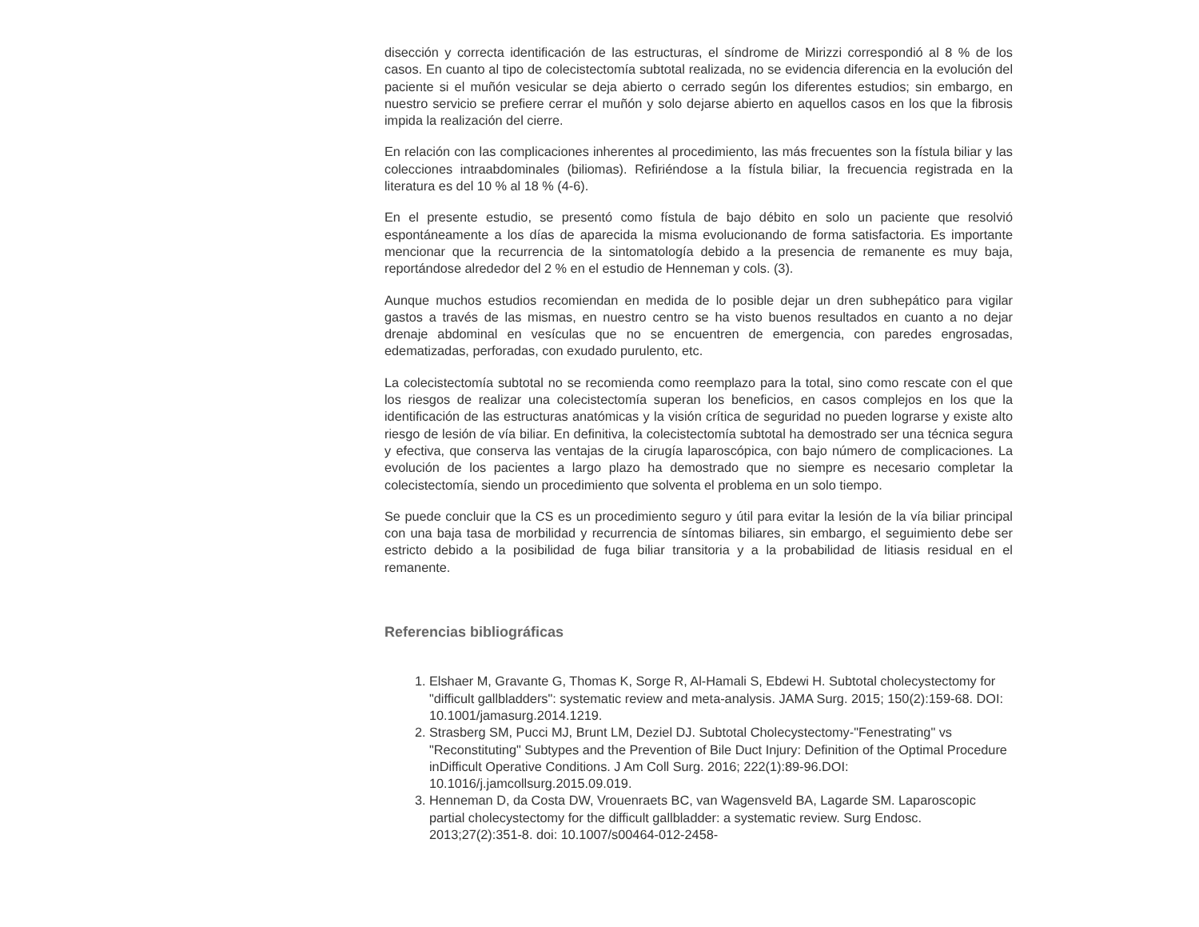disección y correcta identificación de las estructuras, el síndrome de Mirizzi correspondió al 8 % de los casos. En cuanto al tipo de colecistectomía subtotal realizada, no se evidencia diferencia en la evolución del paciente si el muñón vesicular se deja abierto o cerrado según los diferentes estudios; sin embargo, en nuestro servicio se prefiere cerrar el muñón y solo dejarse abierto en aquellos casos en los que la fibrosis impida la realización del cierre.
En relación con las complicaciones inherentes al procedimiento, las más frecuentes son la fístula biliar y las colecciones intraabdominales (biliomas). Refiriéndose a la fístula biliar, la frecuencia registrada en la literatura es del 10 % al 18 % (4-6).
En el presente estudio, se presentó como fístula de bajo débito en solo un paciente que resolvió espontáneamente a los días de aparecida la misma evolucionando de forma satisfactoria. Es importante mencionar que la recurrencia de la sintomatología debido a la presencia de remanente es muy baja, reportándose alrededor del 2 % en el estudio de Henneman y cols. (3).
Aunque muchos estudios recomiendan en medida de lo posible dejar un dren subhepático para vigilar gastos a través de las mismas, en nuestro centro se ha visto buenos resultados en cuanto a no dejar drenaje abdominal en vesículas que no se encuentren de emergencia, con paredes engrosadas, edematizadas, perforadas, con exudado purulento, etc.
La colecistectomía subtotal no se recomienda como reemplazo para la total, sino como rescate con el que los riesgos de realizar una colecistectomía superan los beneficios, en casos complejos en los que la identificación de las estructuras anatómicas y la visión crítica de seguridad no pueden lograrse y existe alto riesgo de lesión de vía biliar. En definitiva, la colecistectomía subtotal ha demostrado ser una técnica segura y efectiva, que conserva las ventajas de la cirugía laparoscópica, con bajo número de complicaciones. La evolución de los pacientes a largo plazo ha demostrado que no siempre es necesario completar la colecistectomía, siendo un procedimiento que solventa el problema en un solo tiempo.
Se puede concluir que la CS es un procedimiento seguro y útil para evitar la lesión de la vía biliar principal con una baja tasa de morbilidad y recurrencia de síntomas biliares, sin embargo, el seguimiento debe ser estricto debido a la posibilidad de fuga biliar transitoria y a la probabilidad de litiasis residual en el remanente.
Referencias bibliográficas
1. Elshaer M, Gravante G, Thomas K, Sorge R, Al-Hamali S, Ebdewi H. Subtotal cholecystectomy for "difficult gallbladders": systematic review and meta-analysis. JAMA Surg. 2015; 150(2):159-68. DOI: 10.1001/jamasurg.2014.1219.
2. Strasberg SM, Pucci MJ, Brunt LM, Deziel DJ. Subtotal Cholecystectomy-"Fenestrating" vs "Reconstituting" Subtypes and the Prevention of Bile Duct Injury: Definition of the Optimal Procedure inDifficult Operative Conditions. J Am Coll Surg. 2016; 222(1):89-96.DOI: 10.1016/j.jamcollsurg.2015.09.019.
3. Henneman D, da Costa DW, Vrouenraets BC, van Wagensveld BA, Lagarde SM. Laparoscopic partial cholecystectomy for the difficult gallbladder: a systematic review. Surg Endosc. 2013;27(2):351-8. doi: 10.1007/s00464-012-2458-